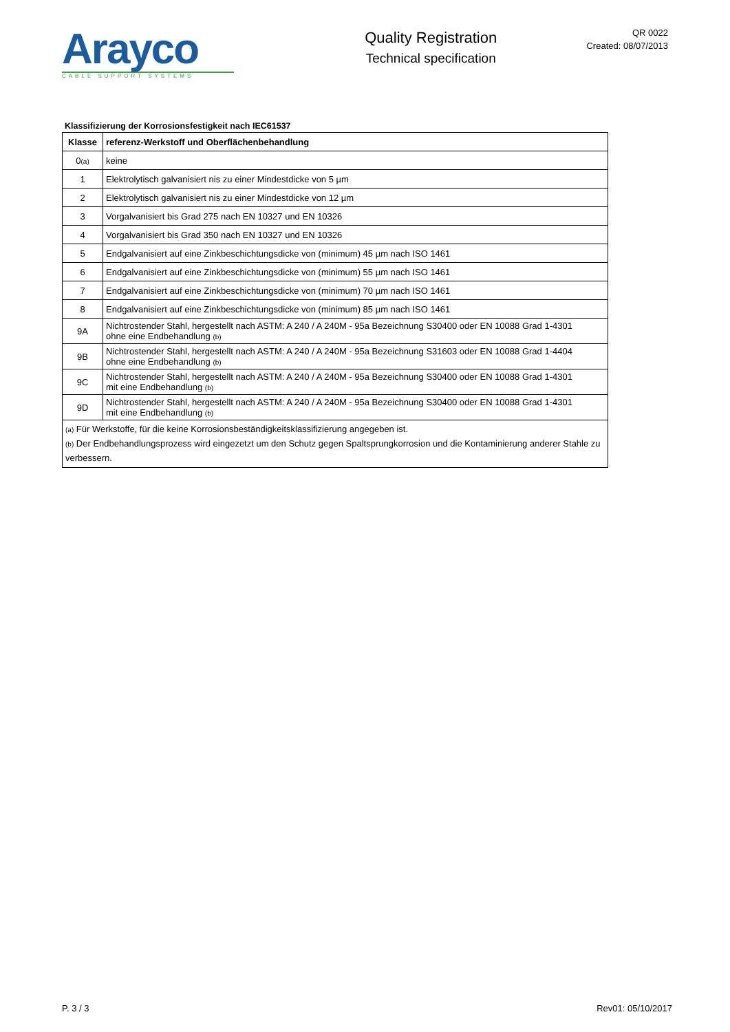Arayco
CABLE SUPPORT SYSTEMS
Quality Registration
Technical specification
QR 0022
Created: 08/07/2013
Klassifizierung der Korrosionsfestigkeit nach IEC61537
| Klasse | referenz-Werkstoff und Oberflächenbehandlung |
| --- | --- |
| 0 (a) | keine |
| 1 | Elektrolytisch galvanisiert nis zu einer Mindestdicke von 5 µm |
| 2 | Elektrolytisch galvanisiert nis zu einer Mindestdicke von 12 µm |
| 3 | Vorgalvanisiert bis Grad 275 nach EN 10327 und EN 10326 |
| 4 | Vorgalvanisiert bis Grad 350 nach EN 10327 und EN 10326 |
| 5 | Endgalvanisiert auf eine Zinkbeschichtungsdicke von (minimum) 45 µm nach ISO 1461 |
| 6 | Endgalvanisiert auf eine Zinkbeschichtungsdicke von (minimum) 55 µm nach ISO 1461 |
| 7 | Endgalvanisiert auf eine Zinkbeschichtungsdicke von (minimum) 70 µm nach ISO 1461 |
| 8 | Endgalvanisiert auf eine Zinkbeschichtungsdicke von (minimum) 85 µm nach ISO 1461 |
| 9A | Nichtrostender Stahl, hergestellt nach ASTM: A 240 / A 240M - 95a Bezeichnung S30400 oder EN 10088 Grad 1-4301 ohne eine Endbehandlung (b) |
| 9B | Nichtrostender Stahl, hergestellt nach ASTM: A 240 / A 240M - 95a Bezeichnung S31603 oder EN 10088 Grad 1-4404 ohne eine Endbehandlung (b) |
| 9C | Nichtrostender Stahl, hergestellt nach ASTM: A 240 / A 240M - 95a Bezeichnung S30400 oder EN 10088 Grad 1-4301 mit eine Endbehandlung (b) |
| 9D | Nichtrostender Stahl, hergestellt nach ASTM: A 240 / A 240M - 95a Bezeichnung S30400 oder EN 10088 Grad 1-4301 mit eine Endbehandlung (b) |
| (a) Für Werkstoffe, für die keine Korrosionsbeständigkeitsklassifizierung angegeben ist. (b) Der Endbehandlungsprozess wird eingezetzt um den Schutz gegen Spaltsprungkorrosion und die Kontaminierung anderer Stahle zu verbessern. | |
P. 3 / 3 Rev01: 05/10/2017